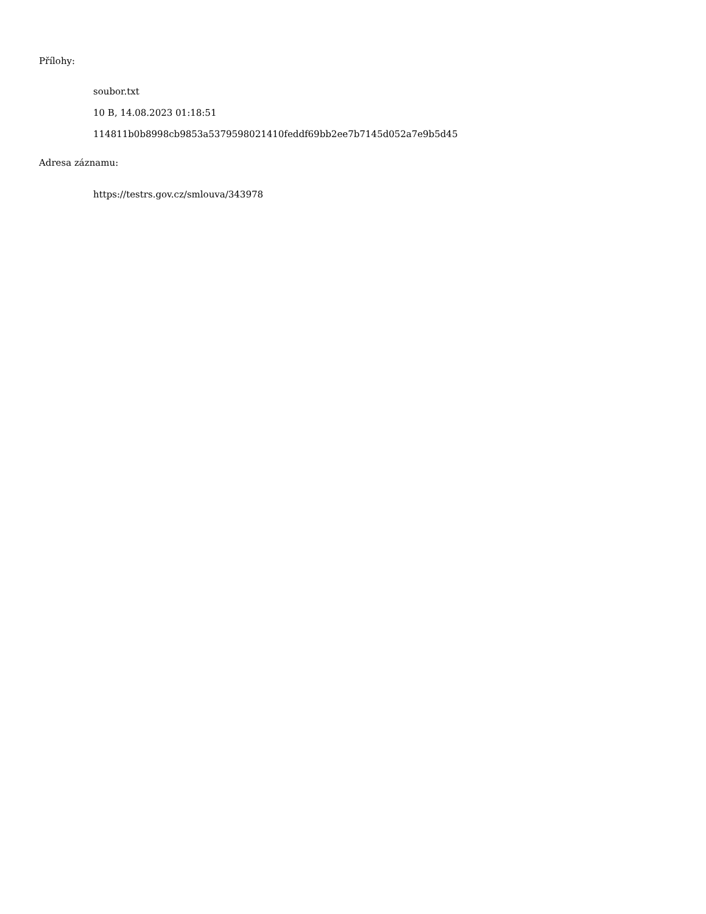Přílohy:
soubor.txt
10 B, 14.08.2023 01:18:51
114811b0b8998cb9853a5379598021410feddf69bb2ee7b7145d052a7e9b5d45
Adresa záznamu:
https://testrs.gov.cz/smlouva/343978